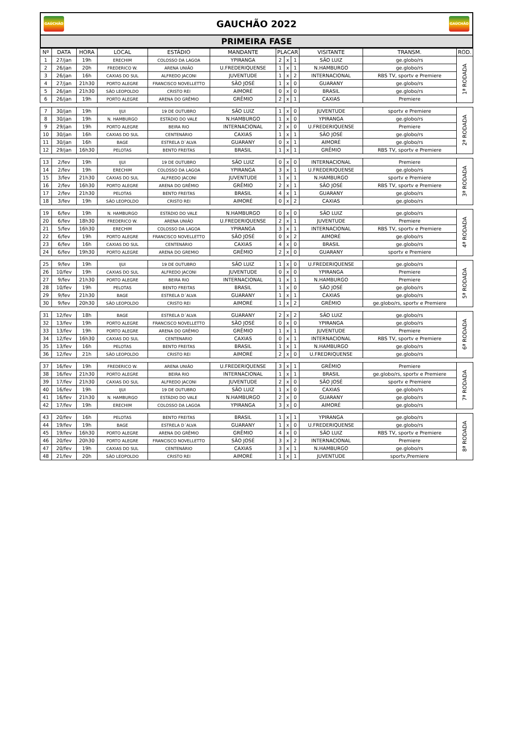GAÚCHÃO
GAUCHÃO 2022
GAÚCHÃO
PRIMEIRA FASE
| Nº | DATA | HORA | LOCAL | ESTÁDIO | MANDANTE | PLACAR | | | VISITANTE | TRANSM. | ROD. |
| --- | --- | --- | --- | --- | --- | --- | --- | --- | --- | --- | --- |
| 1 | 27/jan | 19h | ERECHIM | COLOSSO DA LAGOA | YPIRANGA | 2 | x | 1 | SÃO LUIZ | ge.globo/rs | 1ª RODADA |
| 2 | 26/jan | 20h | FREDERICO W. | ARENA UNIÃO | U.FREDERIQUENSE | 1 | x | 1 | N.HAMBURGO | ge.globo/rs | |
| 3 | 26/jan | 16h | CAXIAS DO SUL | ALFREDO JACONI | JUVENTUDE | 1 | x | 2 | INTERNACIONAL | RBS TV, sportv e Premiere | |
| 4 | 27/jan | 21h30 | PORTO ALEGRE | FRANCISCO NOVELLETTO | SÃO JOSÉ | 1 | x | 0 | GUARANY | ge.globo/rs | |
| 5 | 26/jan | 21h30 | SÃO LEOPOLDO | CRISTO REI | AIMORÉ | 0 | x | 0 | BRASIL | ge.globo/rs | |
| 6 | 26/jan | 19h | PORTO ALEGRE | ARENA DO GRÊMIO | GRÊMIO | 2 | x | 1 | CAXIAS | Premiere | |
| 7 | 30/jan | 19h | IJUI | 19 DE OUTUBRO | SÃO LUIZ | 1 | x | 0 | JUVENTUDE | sportv e Premiere | 2ª RODADA |
| 8 | 30/jan | 19h | N. HAMBURGO | ESTÁDIO DO VALE | N.HAMBURGO | 1 | x | 0 | YPIRANGA | ge.globo/rs | |
| 9 | 29/jan | 19h | PORTO ALEGRE | BEIRA RIO | INTERNACIONAL | 2 | x | 0 | U.FREDERIQUENSE | Premiere | |
| 10 | 30/jan | 16h | CAXIAS DO SUL | CENTENÁRIO | CAXIAS | 1 | x | 1 | SÃO JOSÉ | ge.globo/rs | |
| 11 | 30/jan | 16h | BAGE | ESTRELA D`ALVA | GUARANY | 0 | x | 1 | AIMORÉ | ge.globo/rs | |
| 12 | 29/jan | 16h30 | PELOTAS | BENTO FREITAS | BRASIL | 1 | x | 1 | GRÊMIO | RBS TV, sportv e Premiere | |
| 13 | 2/fev | 19h | IJUI | 19 DE OUTUBRO | SÃO LUIZ | 0 | x | 0 | INTERNACIONAL | Premiere | 3ª RODADA |
| 14 | 2/fev | 19h | ERECHIM | COLOSSO DA LAGOA | YPIRANGA | 3 | x | 1 | U.FREDERIQUENSE | ge.globo/rs | |
| 15 | 3/fev | 21h30 | CAXIAS DO SUL | ALFREDO JACONI | JUVENTUDE | 1 | x | 1 | N.HAMBURGO | sportv e Premiere | |
| 16 | 2/fev | 16h30 | PORTO ALEGRE | ARENA DO GRÊMIO | GRÊMIO | 2 | x | 1 | SÃO JOSÉ | RBS TV, sportv e Premiere | |
| 17 | 2/fev | 21h30 | PELOTAS | BENTO FREITAS | BRASIL | 4 | x | 1 | GUARANY | ge.globo/rs | |
| 18 | 3/fev | 19h | SÃO LEOPOLDO | CRISTO REI | AIMORÉ | 0 | x | 2 | CAXIAS | ge.globo/rs | |
| 19 | 6/fev | 19h | N. HAMBURGO | ESTÁDIO DO VALE | N.HAMBURGO | 0 | x | 0 | SÃO LUIZ | ge.globo/rs | 4ª RODADA |
| 20 | 6/fev | 18h30 | FREDERICO W. | ARENA UNIÃO | U.FREDERIQUENSE | 2 | x | 1 | JUVENTUDE | Premiere | |
| 21 | 5/fev | 16h30 | ERECHIM | COLOSSO DA LAGOA | YPIRANGA | 3 | x | 1 | INTERNACIONAL | RBS TV, sportv e Premiere | |
| 22 | 6/fev | 19h | PORTO ALEGRE | FRANCISCO NOVELLETTO | SÃO JOSÉ | 0 | x | 2 | AIMORÉ | ge.globo/rs | |
| 23 | 6/fev | 16h | CAXIAS DO SUL | CENTENÁRIO | CAXIAS | 4 | x | 0 | BRASIL | ge.globo/rs | |
| 24 | 6/fev | 19h30 | PORTO ALEGRE | ARENA DO GREMIO | GRÊMIO | 2 | x | 0 | GUARANY | sportv e Premiere | |
| 25 | 9/fev | 19h | IJUI | 19 DE OUTUBRO | SÃO LUIZ | 1 | x | 0 | U.FREDERIQUENSE | ge.globo/rs | 5ª RODADA |
| 26 | 10/fev | 19h | CAXIAS DO SUL | ALFREDO JACONI | JUVENTUDE | 0 | x | 0 | YPIRANGA | Premiere | |
| 27 | 9/fev | 21h30 | PORTO ALEGRE | BEIRA RIO | INTERNACIONAL | 1 | x | 1 | N.HAMBURGO | Premiere | |
| 28 | 10/fev | 19h | PELOTAS | BENTO FREITAS | BRASIL | 1 | x | 0 | SÃO JOSÉ | ge.globo/rs | |
| 29 | 9/fev | 21h30 | BAGE | ESTRELA D´ALVA | GUARANY | 1 | x | 1 | CAXIAS | ge.globo/rs | |
| 30 | 9/fev | 20h30 | SÃO LEOPOLDO | CRISTO REI | AIMORÉ | 1 | x | 2 | GRÊMIO | ge.globo/rs, sportv e Premiere | |
| 31 | 12/fev | 18h | BAGE | ESTRELA D´ALVA | GUARANY | 2 | x | 2 | SÃO LUIZ | ge.globo/rs | 6ª RODADA |
| 32 | 13/fev | 19h | PORTO ALEGRE | FRANCISCO NOVELLETTO | SÃO JOSÉ | 0 | x | 0 | YPIRANGA | ge.globo/rs | |
| 33 | 13/fev | 19h | PORTO ALEGRE | ARENA DO GRÊMIO | GRÊMIO | 1 | x | 1 | JUVENTUDE | Premiere | |
| 34 | 12/fev | 16h30 | CAXIAS DO SUL | CENTENARIO | CAXIAS | 0 | x | 1 | INTERNACIONAL | RBS TV, sportv e Premiere | |
| 35 | 13/fev | 16h | PELOTAS | BENTO FREITAS | BRASIL | 1 | x | 1 | N.HAMBURGO | ge.globo/rs | |
| 36 | 12/fev | 21h | SÃO LEOPOLDO | CRISTO REI | AIMORÉ | 2 | x | 0 | U.FREDRIQUENSE | ge.globo/rs | |
| 37 | 16/fev | 19h | FREDERICO W. | ARENA UNIÃO | U.FREDERIQUENSE | 3 | x | 1 | GRÊMIO | Premiere | 7ª RODADA |
| 38 | 16/fev | 21h30 | PORTO ALEGRE | BEIRA RIO | INTERNACIONAL | 1 | x | 1 | BRASIL | ge.globo/rs, sportv e Premiere | |
| 39 | 17/fev | 21h30 | CAXIAS DO SUL | ALFREDO JACONI | JUVENTUDE | 2 | x | 0 | SÃO JOSÉ | sportv e Premiere | |
| 40 | 16/fev | 19h | IJUI | 19 DE OUTUBRO | SÃO LUIZ | 1 | x | 0 | CAXIAS | ge.globo/rs | |
| 41 | 16/fev | 21h30 | N. HAMBURGO | ESTÁDIO DO VALE | N.HAMBURGO | 2 | x | 0 | GUARANY | ge.globo/rs | |
| 42 | 17/fev | 19h | ERECHIM | COLOSSO DA LAGOA | YPIRANGA | 3 | x | 0 | AIMORÉ | ge.globo/rs | |
| 43 | 20/fev | 16h | PELOTAS | BENTO FREITAS | BRASIL | 1 | x | 1 | YPIRANGA | ge.globo/rs | 8ª RODADA |
| 44 | 19/fev | 19h | BAGE | ESTRELA D´ALVA | GUARANY | 1 | x | 0 | U.FREDERIQUENSE | ge.globo/rs | |
| 45 | 19/fev | 16h30 | PORTO ALEGRE | ARENA DO GRÊMIO | GRÊMIO | 4 | x | 0 | SÃO LUIZ | RBS TV, sportv e Premiere | |
| 46 | 20/fev | 20h30 | PORTO ALEGRE | FRANCISCO NOVELLETTO | SÃO JOSÉ | 3 | x | 2 | INTERNACIONAL | Premiere | |
| 47 | 20/fev | 19h | CAXIAS DO SUL | CENTENÁRIO | CAXIAS | 3 | x | 1 | N.HAMBURGO | ge.globo/rs | |
| 48 | 21/fev | 20h | SÃO LEOPOLDO | CRISTO REI | AIMORÉ | 1 | x | 1 | JUVENTUDE | sportv,Premiere | |